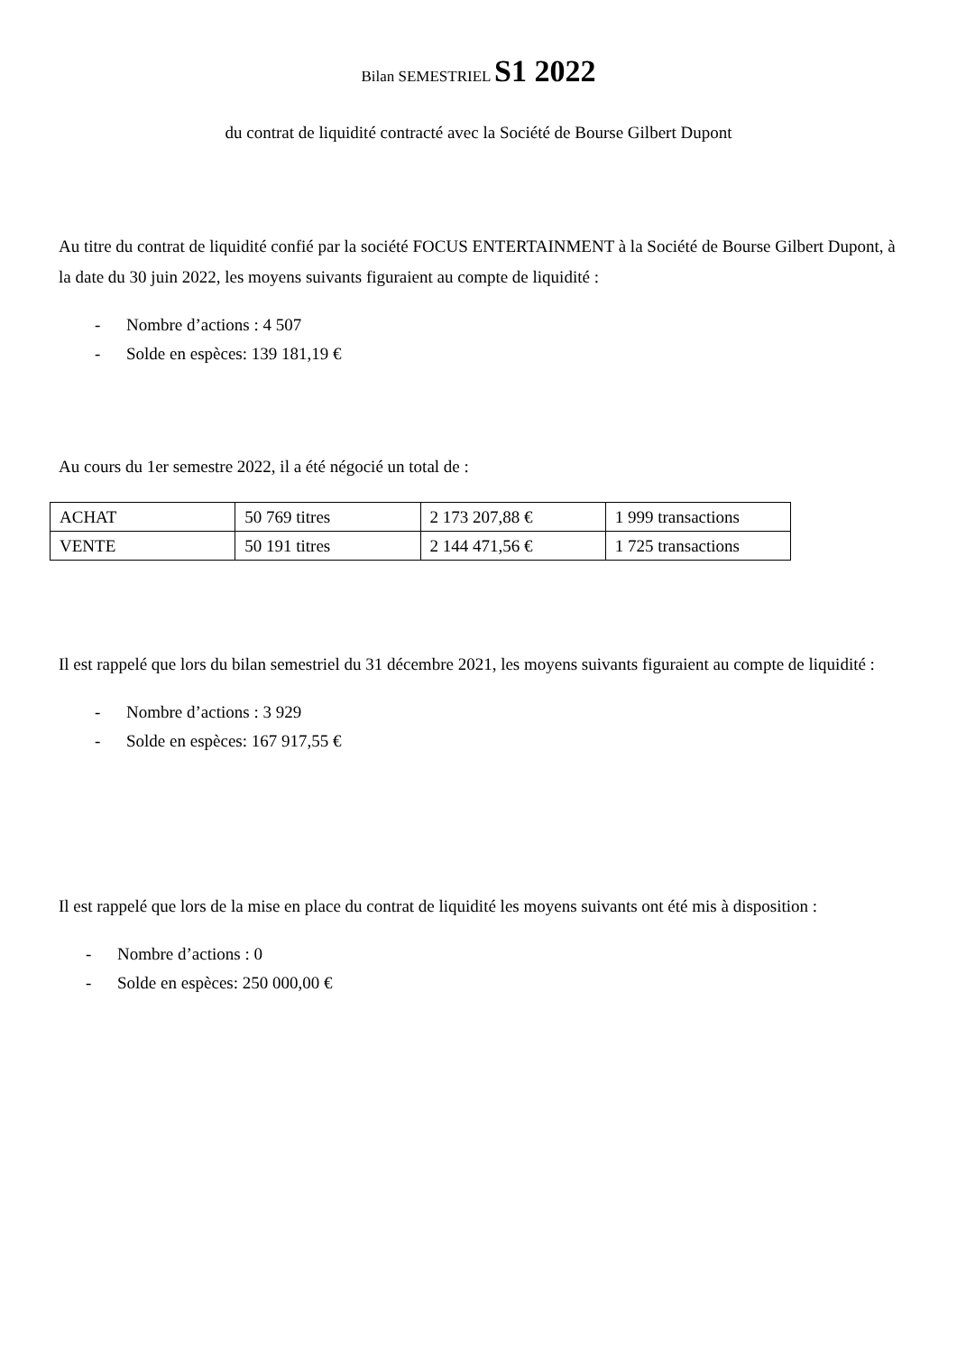Bilan SEMESTRIEL S1 2022
du contrat de liquidité contracté avec la Société de Bourse Gilbert Dupont
Au titre du contrat de liquidité confié par la société FOCUS ENTERTAINMENT à la Société de Bourse Gilbert Dupont, à la date du 30 juin 2022, les moyens suivants figuraient au compte de liquidité :
- Nombre d’actions : 4 507
- Solde en espèces: 139 181,19 €
Au cours du 1er semestre 2022, il a été négocié un total de :
| ACHAT | 50 769 titres | 2 173 207,88 € | 1 999 transactions |
| VENTE | 50 191 titres | 2 144 471,56 € | 1 725 transactions |
Il est rappelé que lors du bilan semestriel du 31 décembre 2021, les moyens suivants figuraient au compte de liquidité :
- Nombre d’actions : 3 929
- Solde en espèces: 167 917,55 €
Il est rappelé que lors de la mise en place du contrat de liquidité les moyens suivants ont été mis à disposition :
- Nombre d’actions : 0
- Solde en espèces: 250 000,00 €